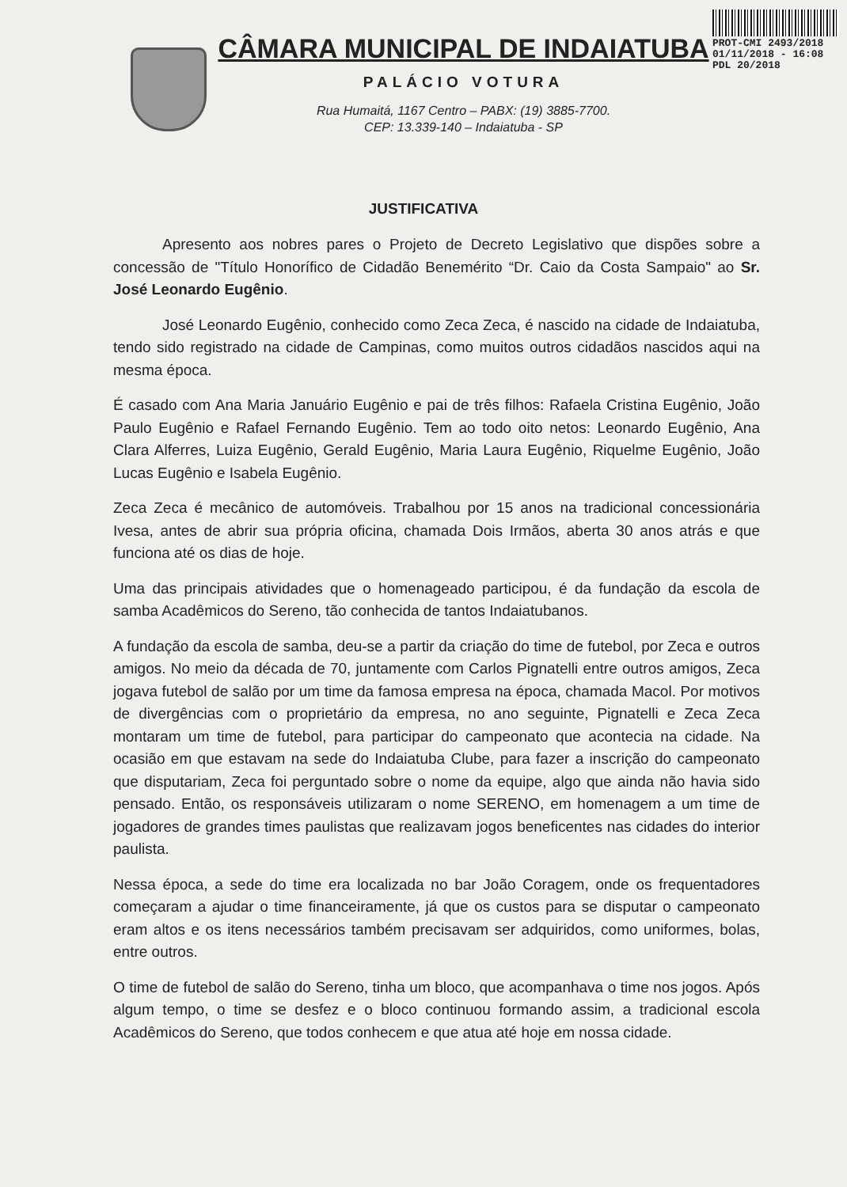CÂMARA MUNICIPAL DE INDAIATUBA
PALÁCIO VOTURA
Rua Humaitá, 1167 Centro – PABX: (19) 3885-7700.
CEP: 13.339-140 – Indaiatuba - SP
PROT-CMI 2493/2018
01/11/2018 - 16:08
PDL 20/2018
JUSTIFICATIVA
Apresento aos nobres pares o Projeto de Decreto Legislativo que dispões sobre a concessão de "Título Honorífico de Cidadão Benemérito “Dr. Caio da Costa Sampaio" ao Sr. José Leonardo Eugênio.
José Leonardo Eugênio, conhecido como Zeca Zeca, é nascido na cidade de Indaiatuba, tendo sido registrado na cidade de Campinas, como muitos outros cidadãos nascidos aqui na mesma época.
É casado com Ana Maria Januário Eugênio e pai de três filhos: Rafaela Cristina Eugênio, João Paulo Eugênio e Rafael Fernando Eugênio. Tem ao todo oito netos: Leonardo Eugênio, Ana Clara Alferres, Luiza Eugênio, Gerald Eugênio, Maria Laura Eugênio, Riquelme Eugênio, João Lucas Eugênio e Isabela Eugênio.
Zeca Zeca é mecânico de automóveis. Trabalhou por 15 anos na tradicional concessionária Ivesa, antes de abrir sua própria oficina, chamada Dois Irmãos, aberta 30 anos atrás e que funciona até os dias de hoje.
Uma das principais atividades que o homenageado participou, é da fundação da escola de samba Acadêmicos do Sereno, tão conhecida de tantos Indaiatubanos.
A fundação da escola de samba, deu-se a partir da criação do time de futebol, por Zeca e outros amigos. No meio da década de 70, juntamente com Carlos Pignatelli entre outros amigos, Zeca jogava futebol de salão por um time da famosa empresa na época, chamada Macol. Por motivos de divergências com o proprietário da empresa, no ano seguinte, Pignatelli e Zeca Zeca montaram um time de futebol, para participar do campeonato que acontecia na cidade. Na ocasião em que estavam na sede do Indaiatuba Clube, para fazer a inscrição do campeonato que disputariam, Zeca foi perguntado sobre o nome da equipe, algo que ainda não havia sido pensado. Então, os responsáveis utilizaram o nome SERENO, em homenagem a um time de jogadores de grandes times paulistas que realizavam jogos beneficentes nas cidades do interior paulista.
Nessa época, a sede do time era localizada no bar João Coragem, onde os frequentadores começaram a ajudar o time financeiramente, já que os custos para se disputar o campeonato eram altos e os itens necessários também precisavam ser adquiridos, como uniformes, bolas, entre outros.
O time de futebol de salão do Sereno, tinha um bloco, que acompanhava o time nos jogos. Após algum tempo, o time se desfez e o bloco continuou formando assim, a tradicional escola Acadêmicos do Sereno, que todos conhecem e que atua até hoje em nossa cidade.